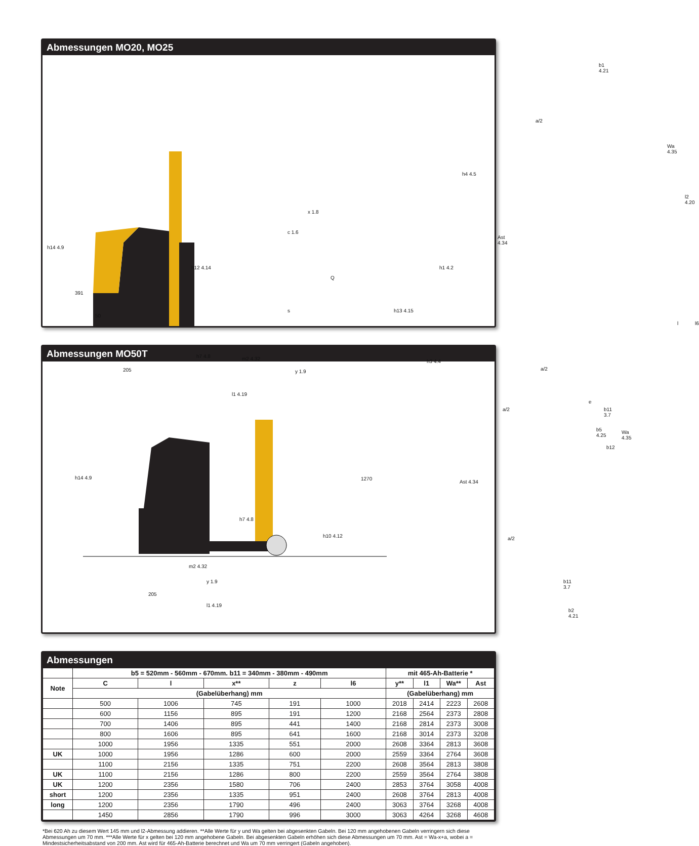Abmessungen MO20, MO25
h14 4.9
391
50
h12 4.14
x 1.8
c 1.6
Q
s h13 4.15
h1 4.2
h4 4.5
h7 4.8 m2 4.32 h3 4.4
205 y 1.9
l1 4.19
b1 4.21
a/2
Wa 4.35
l2 4.20
Ast 4.34
l l6
a/2
e
b11 3.7
b5 4.25
b12
Abmessungen MO50T
h14 4.9 1270
h7 4.8
h10 4.12
m2 4.32
y 1.9
205
l1 4.19
a/2
Wa 4.35
Ast 4.34
a/2
b11 3.7
b2 4.21
Abmessungen
| | b5 = 520mm - 560mm - 670mm. b11 = 340mm - 380mm - 490mm | | | | | mit 465-Ah-Batterie * | | | |
| --- | --- | --- | --- | --- | --- | --- | --- | --- | --- |
| Note | C | l | x** | z | l6 | y** | l1 | Wa** | Ast |
| | (Gabelüberhang) mm | | | | | (Gabelüberhang) mm | | | |
| | 500 | 1006 | 745 | 191 | 1000 | 2018 | 2414 | 2223 | 2608 |
| | 600 | 1156 | 895 | 191 | 1200 | 2168 | 2564 | 2373 | 2808 |
| | 700 | 1406 | 895 | 441 | 1400 | 2168 | 2814 | 2373 | 3008 |
| | 800 | 1606 | 895 | 641 | 1600 | 2168 | 3014 | 2373 | 3208 |
| | 1000 | 1956 | 1335 | 551 | 2000 | 2608 | 3364 | 2813 | 3608 |
| UK | 1000 | 1956 | 1286 | 600 | 2000 | 2559 | 3364 | 2764 | 3608 |
| | 1100 | 2156 | 1335 | 751 | 2200 | 2608 | 3564 | 2813 | 3808 |
| UK | 1100 | 2156 | 1286 | 800 | 2200 | 2559 | 3564 | 2764 | 3808 |
| UK | 1200 | 2356 | 1580 | 706 | 2400 | 2853 | 3764 | 3058 | 4008 |
| short | 1200 | 2356 | 1335 | 951 | 2400 | 2608 | 3764 | 2813 | 4008 |
| long | 1200 | 2356 | 1790 | 496 | 2400 | 3063 | 3764 | 3268 | 4008 |
| | 1450 | 2856 | 1790 | 996 | 3000 | 3063 | 4264 | 3268 | 4608 |
*Bei 620 Ah zu diesem Wert 145 mm und l2-Abmessung addieren. **Alle Werte für y und Wa gelten bei abgesenkten Gabeln. Bei 120 mm angehobenen Gabeln verringern sich diese Abmessungen um 70 mm. ***Alle Werte für x gelten bei 120 mm angehobene Gabeln. Bei abgesenkten Gabeln erhöhen sich diese Abmessungen um 70 mm. Ast = Wa-x+a, wobei a = Mindestsicherheitsabstand von 200 mm. Ast wird für 465-Ah-Batterie berechnet und Wa um 70 mm verringert (Gabeln angehoben).